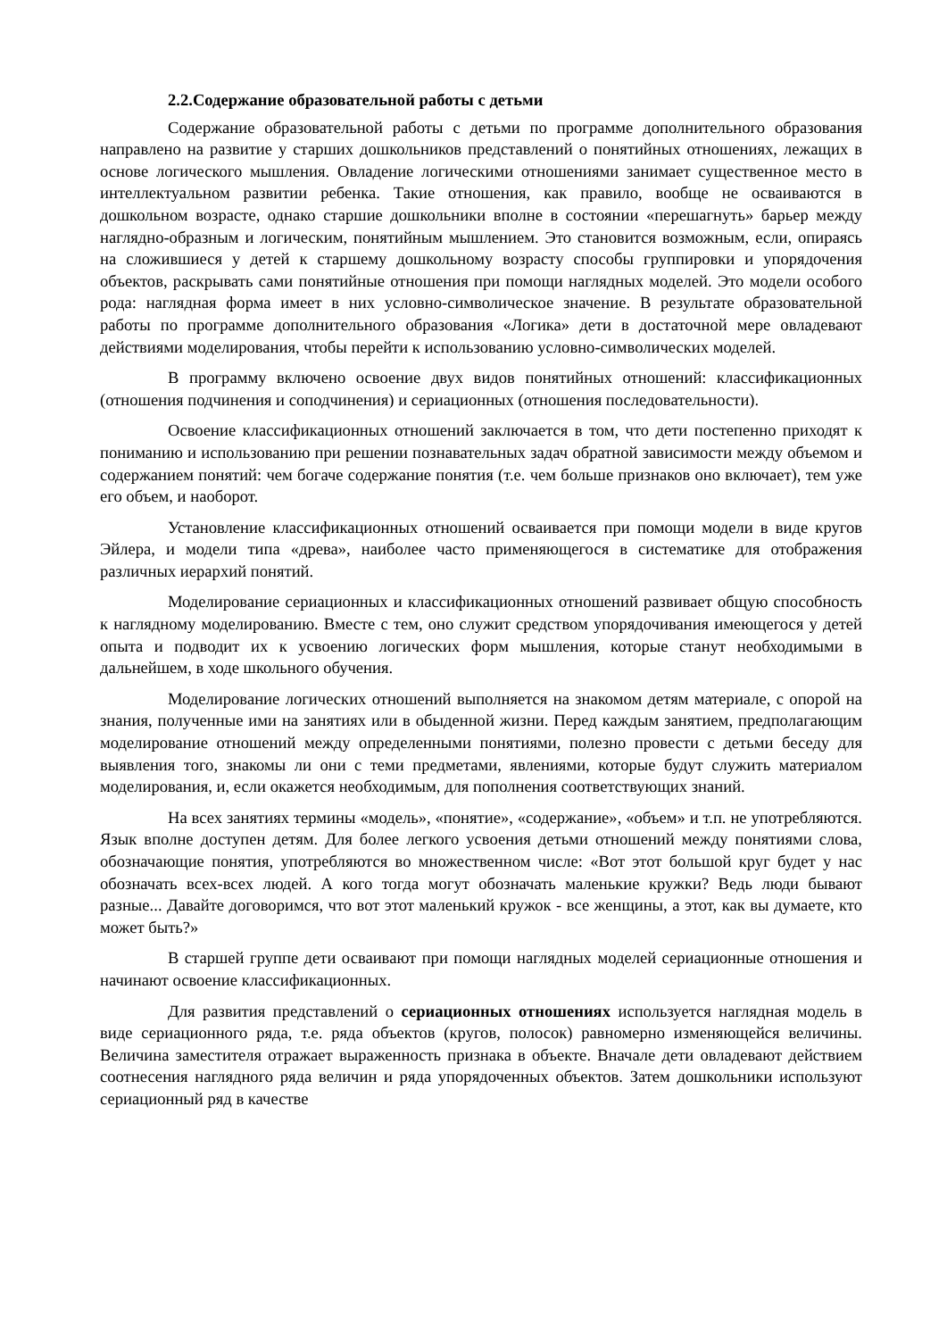2.2.Содержание образовательной работы с детьми
Содержание образовательной работы с детьми по программе дополнительного образования направлено на развитие у старших дошкольников представлений о понятийных отношениях, лежащих в основе логического мышления. Овладение логическими отношениями занимает существенное место в интеллектуальном развитии ребенка. Такие отношения, как правило, вообще не осваиваются в дошкольном возрасте, однако старшие дошкольники вполне в состоянии «перешагнуть» барьер между наглядно-образным и логическим, понятийным мышлением. Это становится возможным, если, опираясь на сложившиеся у детей к старшему дошкольному возрасту способы группировки и упорядочения объектов, раскрывать сами понятийные отношения при помощи наглядных моделей. Это модели особого рода: наглядная форма имеет в них условно-символическое значение. В результате образовательной работы по программе дополнительного образования «Логика» дети в достаточной мере овладевают действиями моделирования, чтобы перейти к использованию условно-символических моделей.
В программу включено освоение двух видов понятийных отношений: классификационных (отношения подчинения и соподчинения) и сериационных (отношения последовательности).
Освоение классификационных отношений заключается в том, что дети постепенно приходят к пониманию и использованию при решении познавательных задач обратной зависимости между объемом и содержанием понятий: чем богаче содержание понятия (т.е. чем больше признаков оно включает), тем уже его объем, и наоборот.
Установление классификационных отношений осваивается при помощи модели в виде кругов Эйлера, и модели типа «древа», наиболее часто применяющегося в систематике для отображения различных иерархий понятий.
Моделирование сериационных и классификационных отношений развивает общую способность к наглядному моделированию. Вместе с тем, оно служит средством упорядочивания имеющегося у детей опыта и подводит их к усвоению логических форм мышления, которые станут необходимыми в дальнейшем, в ходе школьного обучения.
Моделирование логических отношений выполняется на знакомом детям материале, с опорой на знания, полученные ими на занятиях или в обыденной жизни. Перед каждым занятием, предполагающим моделирование отношений между определенными понятиями, полезно провести с детьми беседу для выявления того, знакомы ли они с теми предметами, явлениями, которые будут служить материалом моделирования, и, если окажется необходимым, для пополнения соответствующих знаний.
На всех занятиях термины «модель», «понятие», «содержание», «объем» и т.п. не употребляются. Язык вполне доступен детям. Для более легкого усвоения детьми отношений между понятиями слова, обозначающие понятия, употребляются во множественном числе: «Вот этот большой круг будет у нас обозначать всех-всех людей. А кого тогда могут обозначать маленькие кружки? Ведь люди бывают разные... Давайте договоримся, что вот этот маленький кружок - все женщины, а этот, как вы думаете, кто может быть?»
В старшей группе дети осваивают при помощи наглядных моделей сериационные отношения и начинают освоение классификационных.
Для развития представлений о сериационных отношениях используется наглядная модель в виде сериационного ряда, т.е. ряда объектов (кругов, полосок) равномерно изменяющейся величины. Величина заместителя отражает выраженность признака в объекте. Вначале дети овладевают действием соотнесения наглядного ряда величин и ряда упорядоченных объектов. Затем дошкольники используют сериационный ряд в качестве